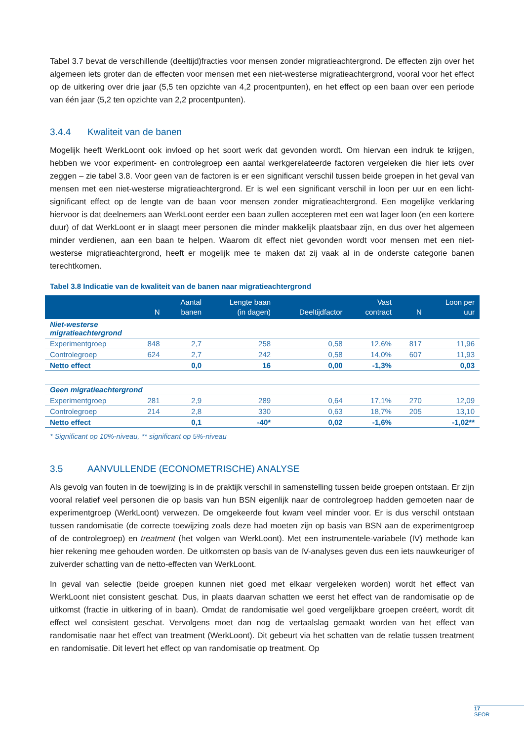Tabel 3.7 bevat de verschillende (deeltijd)fracties voor mensen zonder migratieachtergrond. De effecten zijn over het algemeen iets groter dan de effecten voor mensen met een niet-westerse migratieachtergrond, vooral voor het effect op de uitkering over drie jaar (5,5 ten opzichte van 4,2 procentpunten), en het effect op een baan over een periode van één jaar (5,2 ten opzichte van 2,2 procentpunten).
3.4.4 Kwaliteit van de banen
Mogelijk heeft WerkLoont ook invloed op het soort werk dat gevonden wordt. Om hiervan een indruk te krijgen, hebben we voor experiment- en controlegroep een aantal werkgerelateerde factoren vergeleken die hier iets over zeggen – zie tabel 3.8. Voor geen van de factoren is er een significant verschil tussen beide groepen in het geval van mensen met een niet-westerse migratieachtergrond. Er is wel een significant verschil in loon per uur en een licht-significant effect op de lengte van de baan voor mensen zonder migratieachtergrond. Een mogelijke verklaring hiervoor is dat deelnemers aan WerkLoont eerder een baan zullen accepteren met een wat lager loon (en een kortere duur) of dat WerkLoont er in slaagt meer personen die minder makkelijk plaatsbaar zijn, en dus over het algemeen minder verdienen, aan een baan te helpen. Waarom dit effect niet gevonden wordt voor mensen met een niet-westerse migratieachtergrond, heeft er mogelijk mee te maken dat zij vaak al in de onderste categorie banen terechtkomen.
Tabel 3.8 Indicatie van de kwaliteit van de banen naar migratieachtergrond
| | N | Aantal banen | Lengte baan (in dagen) | Deeltijdfactor | Vast contract | N | Loon per uur |
| --- | --- | --- | --- | --- | --- | --- | --- |
| Niet-westerse migratieachtergrond | | | | | | | |
| Experimentgroep | 848 | 2,7 | 258 | 0,58 | 12,6% | 817 | 11,96 |
| Controlegroep | 624 | 2,7 | 242 | 0,58 | 14,0% | 607 | 11,93 |
| Netto effect | | 0,0 | 16 | 0,00 | -1,3% | | 0,03 |
| Geen migratieachtergrond | | | | | | | |
| Experimentgroep | 281 | 2,9 | 289 | 0,64 | 17,1% | 270 | 12,09 |
| Controlegroep | 214 | 2,8 | 330 | 0,63 | 18,7% | 205 | 13,10 |
| Netto effect | | 0,1 | -40* | 0,02 | -1,6% | | -1,02** |
* Significant op 10%-niveau, ** significant op 5%-niveau
3.5 AANVULLENDE (ECONOMETRISCHE) ANALYSE
Als gevolg van fouten in de toewijzing is in de praktijk verschil in samenstelling tussen beide groepen ontstaan. Er zijn vooral relatief veel personen die op basis van hun BSN eigenlijk naar de controlegroep hadden gemoeten naar de experimentgroep (WerkLoont) verwezen. De omgekeerde fout kwam veel minder voor. Er is dus verschil ontstaan tussen randomisatie (de correcte toewijzing zoals deze had moeten zijn op basis van BSN aan de experimentgroep of de controlegroep) en treatment (het volgen van WerkLoont). Met een instrumentele-variabele (IV) methode kan hier rekening mee gehouden worden. De uitkomsten op basis van de IV-analyses geven dus een iets nauwkeuriger of zuiverder schatting van de netto-effecten van WerkLoont.
In geval van selectie (beide groepen kunnen niet goed met elkaar vergeleken worden) wordt het effect van WerkLoont niet consistent geschat. Dus, in plaats daarvan schatten we eerst het effect van de randomisatie op de uitkomst (fractie in uitkering of in baan). Omdat de randomisatie wel goed vergelijkbare groepen creëert, wordt dit effect wel consistent geschat. Vervolgens moet dan nog de vertaalslag gemaakt worden van het effect van randomisatie naar het effect van treatment (WerkLoont). Dit gebeurt via het schatten van de relatie tussen treatment en randomisatie. Dit levert het effect op van randomisatie op treatment. Op
17
SEOR